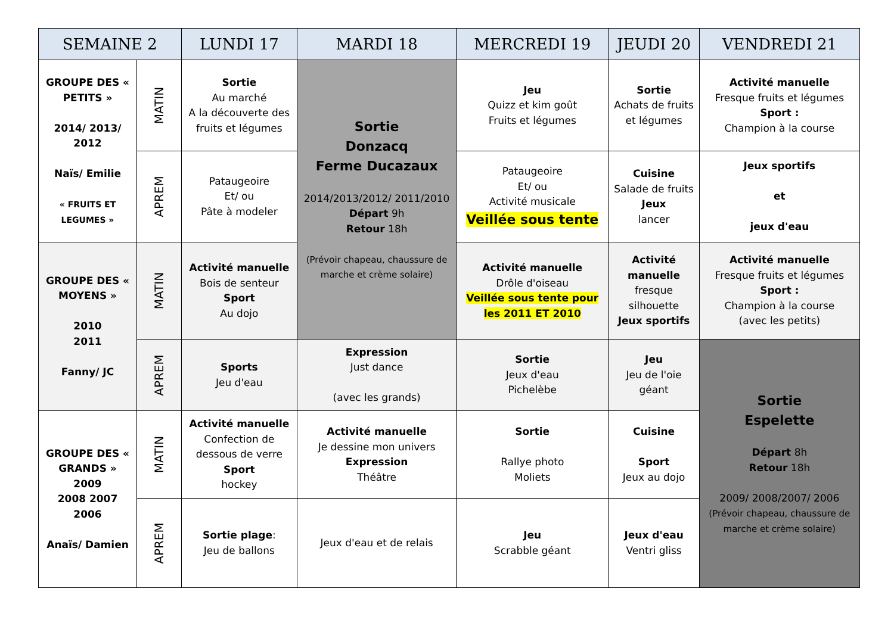| SEMAINE 2 | | LUNDI 17 | MARDI 18 | MERCREDI 19 | JEUDI 20 | VENDREDI 21 |
| --- | --- | --- | --- | --- | --- | --- |
| GROUPE DES « PETITS » 2014/ 2013/ 2012 Naïs/ Emilie « FRUITS ET LEGUMES » | MATIN | Sortie Au marché A la découverte des fruits et légumes | Sortie Donzacq Ferme Ducazaux 2014/2013/2012/ 2011/2010 Départ 9h Retour 18h (Prévoir chapeau, chaussure de marche et crème solaire) | Jeu Quizz et kim goût Fruits et légumes | Sortie Achats de fruits et légumes | Activité manuelle Fresque fruits et légumes Sport : Champion à la course |
| | APREM | Pataugeoire Et/ ou Pâte à modeler | | Pataugeoire Et/ ou Activité musicale Veillée sous tente | Cuisine Salade de fruits Jeux lancer | Jeux sportifs et jeux d'eau |
| GROUPE DES « MOYENS » 2010 2011 Fanny/ JC | MATIN | Activité manuelle Bois de senteur Sport Au dojo | | Activité manuelle Drôle d'oiseau Veillée sous tente pour les 2011 ET 2010 | Activité manuelle fresque silhouette Jeux sportifs | Activité manuelle Fresque fruits et légumes Sport : Champion à la course (avec les petits) |
| | APREM | Sports Jeu d'eau | Expression Just dance (avec les grands) | Sortie Jeux d'eau Pichelèbe | Jeu Jeu de l'oie géant | Sortie Espelette Départ 8h Retour 18h 2009/ 2008/2007/ 2006 (Prévoir chapeau, chaussure de marche et crème solaire) |
| GROUPE DES « GRANDS » 2009 2008 2007 2006 Anaïs/ Damien | MATIN | Activité manuelle Confection de dessous de verre Sport hockey | Activité manuelle Je dessine mon univers Expression Théâtre | Sortie Rallye photo Moliets | Cuisine Sport Jeux au dojo | |
| | APREM | Sortie plage : Jeu de ballons | Jeux d'eau et de relais | Jeu Scrabble géant | Jeux d'eau Ventri gliss | |